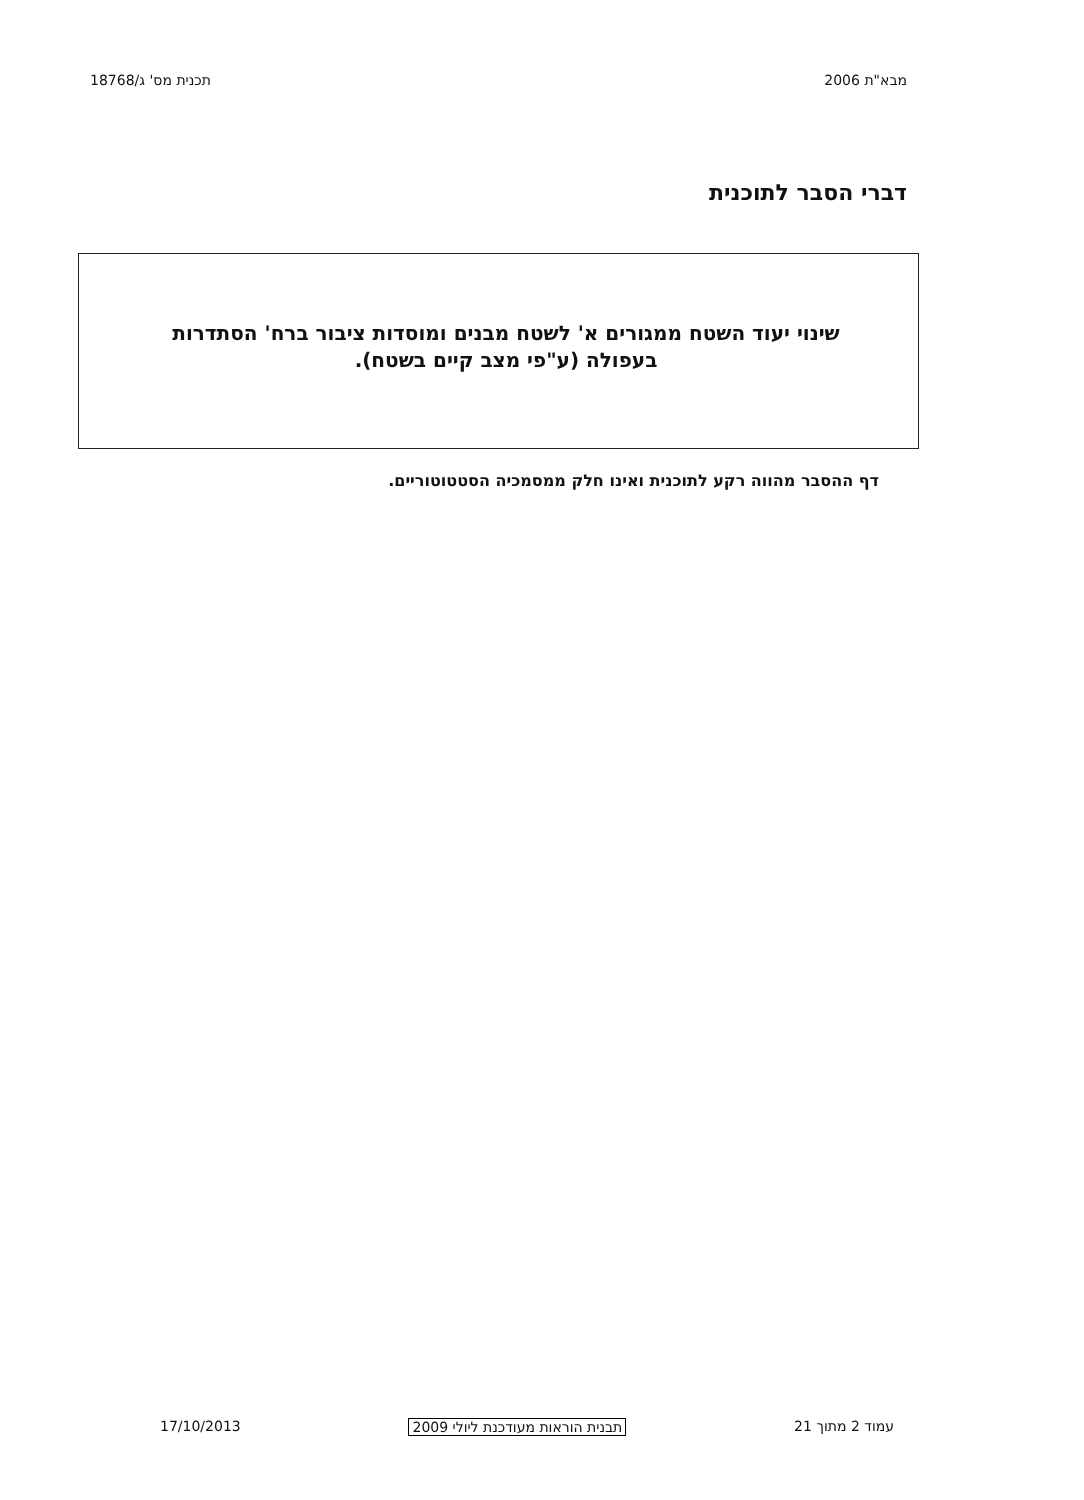מבא"ת 2006 תכנית מס' ג/18768
דברי הסבר לתוכנית
שינוי יעוד השטח ממגורים א' לשטח מבנים ומוסדות ציבור ברח' הסתדרות בעפולה (ע"פי מצב קיים בשטח).
דף ההסבר מהווה רקע לתוכנית ואינו חלק ממסמכיה הסטטוטוריים.
עמוד 2 מתוך 21 תבנית הוראות מעודכנת ליולי 2009 17/10/2013